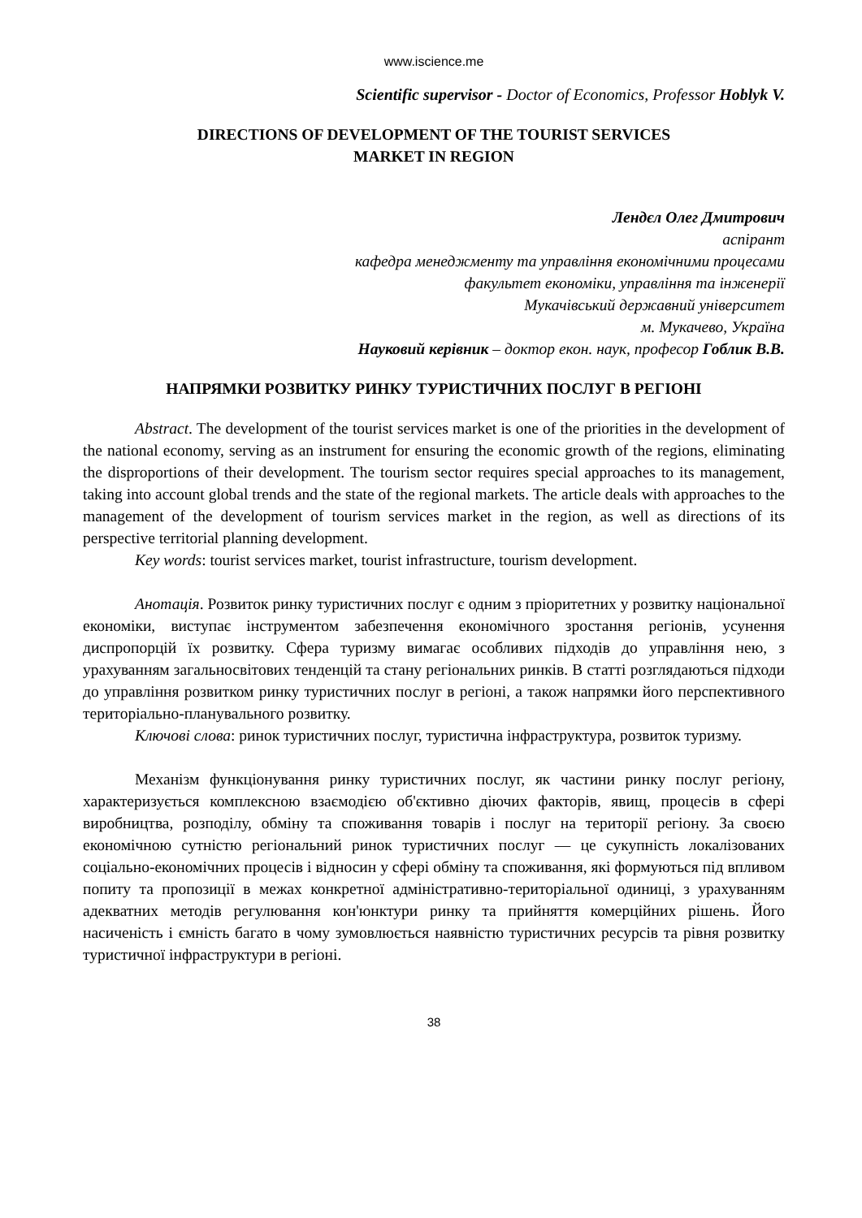www.iscience.me
Scientific supervisor - Doctor of Economics, Professor Hoblyk V.
DIRECTIONS OF DEVELOPMENT OF THE TOURIST SERVICES
MARKET IN REGION
Лендєл Олег Дмитрович
аспірант
кафедра менеджменту та управління економічними процесами
факультет економіки, управління та інженерії
Мукачівський державний університет
м. Мукачево, Україна
Науковий керівник – доктор екон. наук, професор Гоблик В.В.
НАПРЯМКИ РОЗВИТКУ РИНКУ ТУРИСТИЧНИХ ПОСЛУГ В РЕГІОНІ
Abstract. The development of the tourist services market is one of the priorities in the development of the national economy, serving as an instrument for ensuring the economic growth of the regions, eliminating the disproportions of their development. The tourism sector requires special approaches to its management, taking into account global trends and the state of the regional markets. The article deals with approaches to the management of the development of tourism services market in the region, as well as directions of its perspective territorial planning development.
Key words: tourist services market, tourist infrastructure, tourism development.
Анотація. Розвиток ринку туристичних послуг є одним з пріоритетних у розвитку національної економіки, виступає інструментом забезпечення економічного зростання регіонів, усунення диспропорцій їх розвитку. Сфера туризму вимагає особливих підходів до управління нею, з урахуванням загальносвітових тенденцій та стану регіональних ринків. В статті розглядаються підходи до управління розвитком ринку туристичних послуг в регіоні, а також напрямки його перспективного територіально-планувального розвитку.
Ключові слова: ринок туристичних послуг, туристична інфраструктура, розвиток туризму.
Механізм функціонування ринку туристичних послуг, як частини ринку послуг регіону, характеризується комплексною взаємодією об'єктивно діючих факторів, явищ, процесів в сфері виробництва, розподілу, обміну та споживання товарів і послуг на території регіону. За своєю економічною сутністю регіональний ринок туристичних послуг — це сукупність локалізованих соціально-економічних процесів і відносин у сфері обміну та споживання, які формуються під впливом попиту та пропозиції в межах конкретної адміністративно-територіальної одиниці, з урахуванням адекватних методів регулювання кон'юнктури ринку та прийняття комерційних рішень. Його насиченість і ємність багато в чому зумовлюється наявністю туристичних ресурсів та рівня розвитку туристичної інфраструктури в регіоні.
38